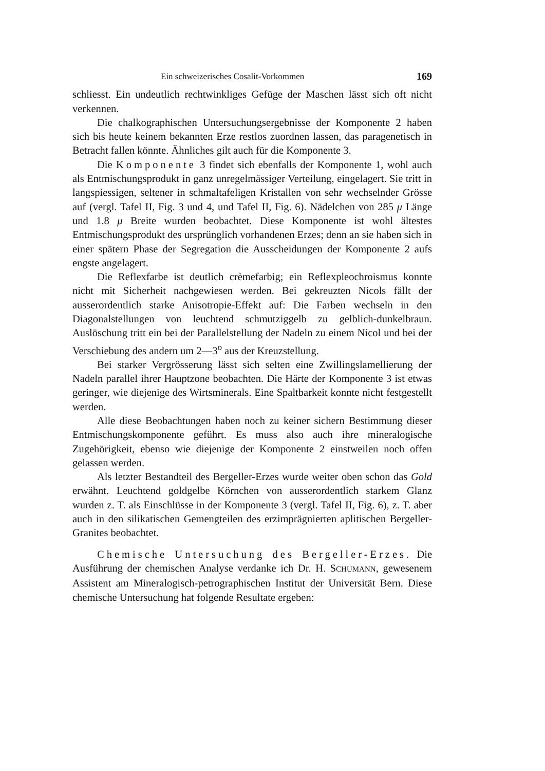Ein schweizerisches Cosalit-Vorkommen 169
schliesst. Ein undeutlich rechtwinkliges Gefüge der Maschen lässt sich oft nicht verkennen.
Die chalkographischen Untersuchungsergebnisse der Komponente 2 haben sich bis heute keinem bekannten Erze restlos zuordnen lassen, das paragenetisch in Betracht fallen könnte. Ähnliches gilt auch für die Komponente 3.
Die Komponente 3 findet sich ebenfalls der Komponente 1, wohl auch als Entmischungsprodukt in ganz unregelmässiger Verteilung, eingelagert. Sie tritt in langspiessigen, seltener in schmaltafeligen Kristallen von sehr wechselnder Grösse auf (vergl. Tafel II, Fig. 3 und 4, und Tafel II, Fig. 6). Nädelchen von 285 μ Länge und 1.8 μ Breite wurden beobachtet. Diese Komponente ist wohl ältestes Entmischungsprodukt des ursprünglich vorhandenen Erzes; denn an sie haben sich in einer spätern Phase der Segregation die Ausscheidungen der Komponente 2 aufs engste angelagert.
Die Reflexfarbe ist deutlich crèmefarbig; ein Reflexpleochroismus konnte nicht mit Sicherheit nachgewiesen werden. Bei gekreuzten Nicols fällt der ausserordentlich starke Anisotropie-Effekt auf: Die Farben wechseln in den Diagonalstellungen von leuchtend schmutziggelb zu gelblich-dunkelbraun. Auslöschung tritt ein bei der Parallelstellung der Nadeln zu einem Nicol und bei der Verschiebung des andern um 2—3<sup>o</sup> aus der Kreuzstellung.
Bei starker Vergrösserung lässt sich selten eine Zwillingslamellierung der Nadeln parallel ihrer Hauptzone beobachten. Die Härte der Komponente 3 ist etwas geringer, wie diejenige des Wirtsminerals. Eine Spaltbarkeit konnte nicht festgestellt werden.
Alle diese Beobachtungen haben noch zu keiner sichern Bestimmung dieser Entmischungskomponente geführt. Es muss also auch ihre mineralogische Zugehörigkeit, ebenso wie diejenige der Komponente 2 einstweilen noch offen gelassen werden.
Als letzter Bestandteil des Bergeller-Erzes wurde weiter oben schon das Gold erwähnt. Leuchtend goldgelbe Körnchen von ausserordentlich starkem Glanz wurden z. T. als Einschlüsse in der Komponente 3 (vergl. Tafel II, Fig. 6), z. T. aber auch in den silikatischen Gemengteilen des erzimprägnierten aplitischen Bergeller-Granites beobachtet.
Chemische Untersuchung des Bergeller-Erzes. Die Ausführung der chemischen Analyse verdanke ich Dr. H. SCHUMANN, gewesenem Assistent am Mineralogisch-petrographischen Institut der Universität Bern. Diese chemische Untersuchung hat folgende Resultate ergeben: